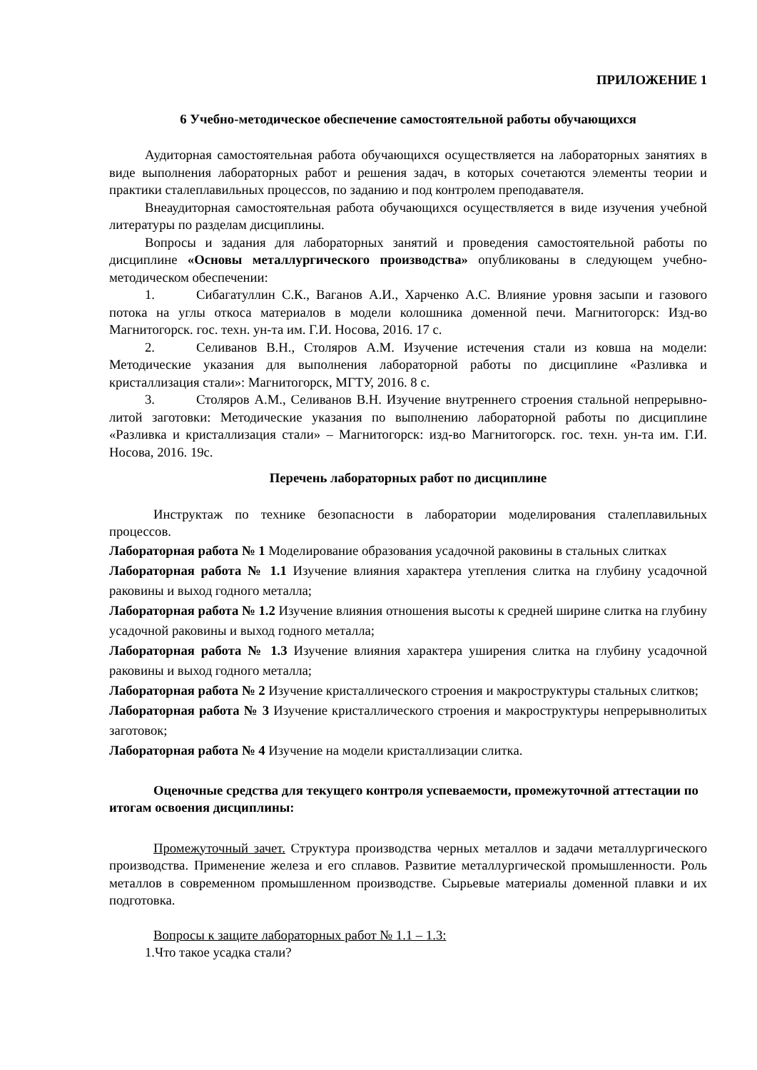ПРИЛОЖЕНИЕ 1
6 Учебно-методическое обеспечение самостоятельной работы обучающихся
Аудиторная самостоятельная работа обучающихся осуществляется на лабораторных занятиях в виде выполнения лабораторных работ и решения задач, в которых сочетаются элементы теории и практики сталеплавильных процессов, по заданию и под контролем преподавателя.
Внеаудиторная самостоятельная работа обучающихся осуществляется в виде изучения учебной литературы по разделам дисциплины.
Вопросы и задания для лабораторных занятий и проведения самостоятельной работы по дисциплине «Основы металлургического производства» опубликованы в следующем учебно-методическом обеспечении:
1. Сибагатуллин С.К., Ваганов А.И., Харченко А.С. Влияние уровня засыпи и газового потока на углы откоса материалов в модели колошника доменной печи. Магнитогорск: Изд-во Магнитогорск. гос. техн. ун-та им. Г.И. Носова, 2016. 17 с.
2. Селиванов В.Н., Столяров А.М. Изучение истечения стали из ковша на модели: Методические указания для выполнения лабораторной работы по дисциплине «Разливка и кристаллизация стали»: Магнитогорск, МГТУ, 2016. 8 с.
3. Столяров А.М., Селиванов В.Н. Изучение внутреннего строения стальной непрерывно-литой заготовки: Методические указания по выполнению лабораторной работы по дисциплине «Разливка и кристаллизация стали» – Магнитогорск: изд-во Магнитогорск. гос. техн. ун-та им. Г.И. Носова, 2016. 19с.
Перечень лабораторных работ по дисциплине
Инструктаж по технике безопасности в лаборатории моделирования сталеплавильных процессов.
Лабораторная работа № 1 Моделирование образования усадочной раковины в стальных слитках
Лабораторная работа № 1.1 Изучение влияния характера утепления слитка на глубину усадочной раковины и выход годного металла;
Лабораторная работа № 1.2 Изучение влияния отношения высоты к средней ширине слитка на глубину усадочной раковины и выход годного металла;
Лабораторная работа № 1.3 Изучение влияния характера уширения слитка на глубину усадочной раковины и выход годного металла;
Лабораторная работа № 2 Изучение кристаллического строения и макроструктуры стальных слитков;
Лабораторная работа № 3 Изучение кристаллического строения и макроструктуры непрерывнолитых заготовок;
Лабораторная работа № 4 Изучение на модели кристаллизации слитка.
Оценочные средства для текущего контроля успеваемости, промежуточной аттестации по итогам освоения дисциплины:
Промежуточный зачет. Структура производства черных металлов и задачи металлургического производства. Применение железа и его сплавов. Развитие металлургической промышленности. Роль металлов в современном промышленном производстве. Сырьевые материалы доменной плавки и их подготовка.
Вопросы к защите лабораторных работ № 1.1 – 1.3:
1.Что такое усадка стали?